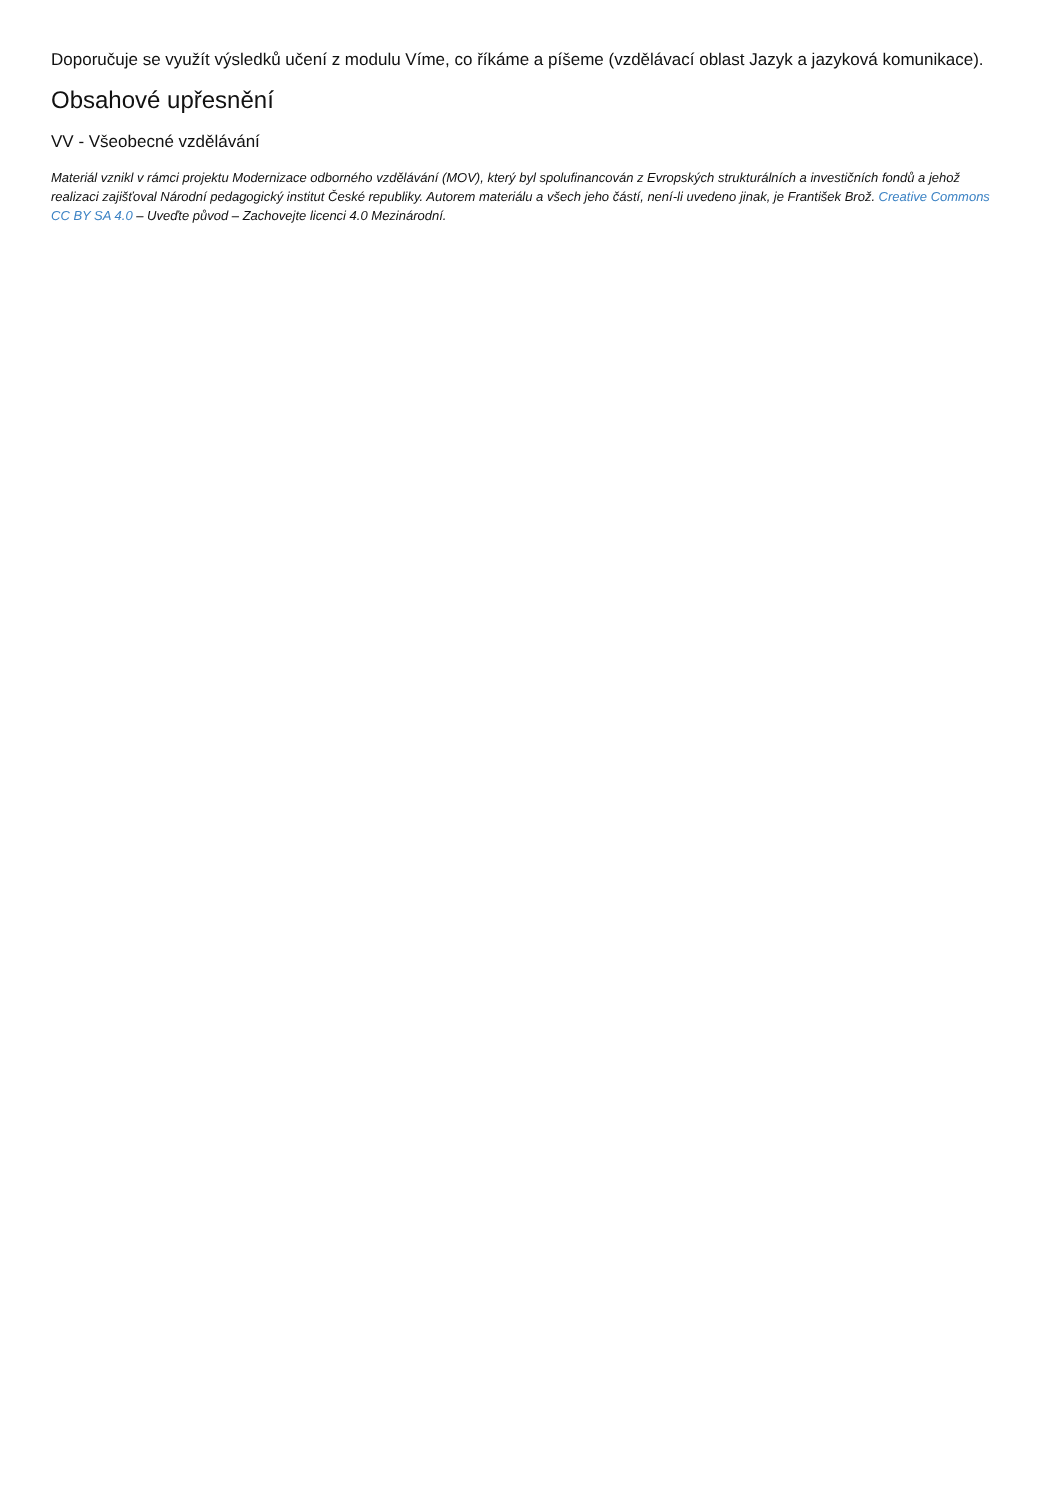Doporučuje se využít výsledků učení z modulu Víme, co říkáme a píšeme (vzdělávací oblast Jazyk a jazyková komunikace).
Obsahové upřesnění
VV - Všeobecné vzdělávání
Materiál vznikl v rámci projektu Modernizace odborného vzdělávání (MOV), který byl spolufinancován z Evropských strukturálních a investičních fondů a jehož realizaci zajišťoval Národní pedagogický institut České republiky. Autorem materiálu a všech jeho částí, není-li uvedeno jinak, je František Brož. Creative Commons CC BY SA 4.0 – Uveďte původ – Zachovejte licenci 4.0 Mezinárodní.